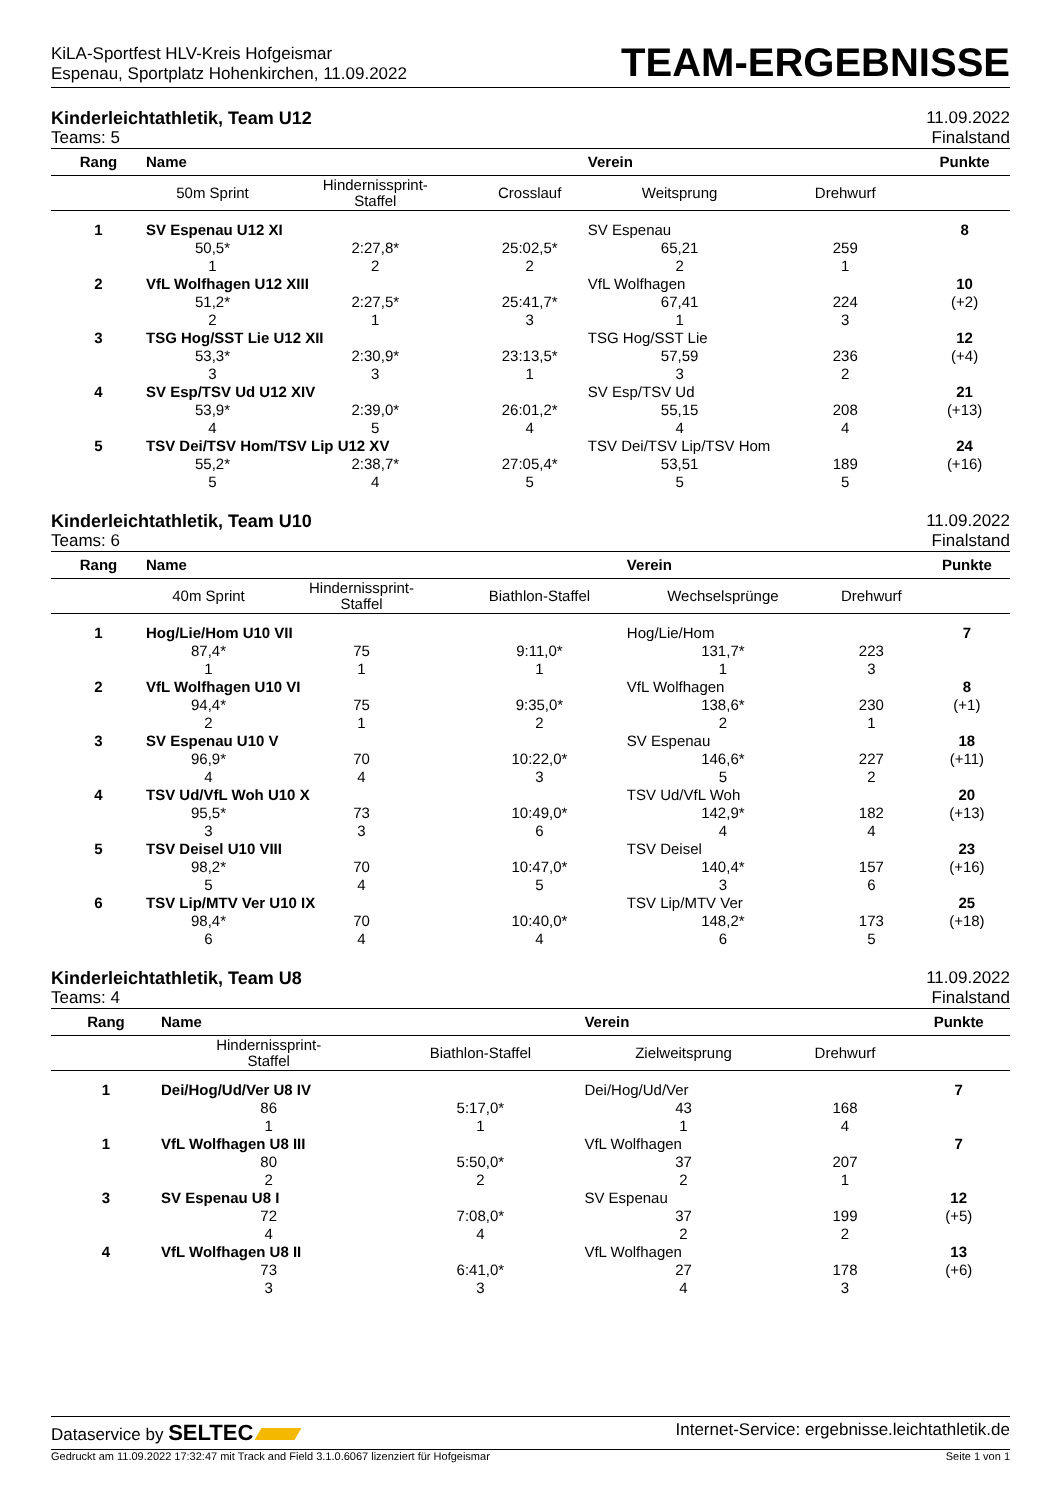KiLA-Sportfest HLV-Kreis Hofgeismar
Espenau, Sportplatz Hohenkirchen, 11.09.2022
TEAM-ERGEBNISSE
Kinderleichtathletik, Team U12 11.09.2022
Teams: 5 Finalstand
| Rang | Name | | | Verein | | Punkte |
| --- | --- | --- | --- | --- | --- | --- |
| | 50m Sprint | Hindernissprint- Staffel | Crosslauf | Weitsprung | Drehwurf | |
| 1 | SV Espenau U12 XI | | | SV Espenau | | 8 |
| | 50,5* | 2:27,8* | 25:02,5* | 65,21 | 259 | |
| | 1 | 2 | 2 | 2 | 1 | |
| 2 | VfL Wolfhagen U12 XIII | | | VfL Wolfhagen | | 10 |
| | 51,2* | 2:27,5* | 25:41,7* | 67,41 | 224 | (+2) |
| | 2 | 1 | 3 | 1 | 3 | |
| 3 | TSG Hog/SST Lie U12 XII | | | TSG Hog/SST Lie | | 12 |
| | 53,3* | 2:30,9* | 23:13,5* | 57,59 | 236 | (+4) |
| | 3 | 3 | 1 | 3 | 2 | |
| 4 | SV Esp/TSV Ud U12 XIV | | | SV Esp/TSV Ud | | 21 |
| | 53,9* | 2:39,0* | 26:01,2* | 55,15 | 208 | (+13) |
| | 4 | 5 | 4 | 4 | 4 | |
| 5 | TSV Dei/TSV Hom/TSV Lip U12 XV | | | TSV Dei/TSV Lip/TSV Hom | | 24 |
| | 55,2* | 2:38,7* | 27:05,4* | 53,51 | 189 | (+16) |
| | 5 | 4 | 5 | 5 | 5 | |
Kinderleichtathletik, Team U10 11.09.2022
Teams: 6 Finalstand
| Rang | Name | | | Verein | | Punkte |
| --- | --- | --- | --- | --- | --- | --- |
| | 40m Sprint | Hindernissprint- Staffel | Biathlon-Staffel | Wechselsprünge | Drehwurf | |
| 1 | Hog/Lie/Hom U10 VII | | | Hog/Lie/Hom | | 7 |
| | 87,4* | 75 | 9:11,0* | 131,7* | 223 | |
| | 1 | 1 | 1 | 1 | 3 | |
| 2 | VfL Wolfhagen U10 VI | | | VfL Wolfhagen | | 8 |
| | 94,4* | 75 | 9:35,0* | 138,6* | 230 | (+1) |
| | 2 | 1 | 2 | 2 | 1 | |
| 3 | SV Espenau U10 V | | | SV Espenau | | 18 |
| | 96,9* | 70 | 10:22,0* | 146,6* | 227 | (+11) |
| | 4 | 4 | 3 | 5 | 2 | |
| 4 | TSV Ud/VfL Woh U10 X | | | TSV Ud/VfL Woh | | 20 |
| | 95,5* | 73 | 10:49,0* | 142,9* | 182 | (+13) |
| | 3 | 3 | 6 | 4 | 4 | |
| 5 | TSV Deisel U10 VIII | | | TSV Deisel | | 23 |
| | 98,2* | 70 | 10:47,0* | 140,4* | 157 | (+16) |
| | 5 | 4 | 5 | 3 | 6 | |
| 6 | TSV Lip/MTV Ver U10 IX | | | TSV Lip/MTV Ver | | 25 |
| | 98,4* | 70 | 10:40,0* | 148,2* | 173 | (+18) |
| | 6 | 4 | 4 | 6 | 5 | |
Kinderleichtathletik, Team U8 11.09.2022
Teams: 4 Finalstand
| Rang | Name | | Verein | | Punkte |
| --- | --- | --- | --- | --- | --- |
| | Hindernissprint- Staffel | Biathlon-Staffel | Zielweitsprung | Drehwurf | |
| 1 | Dei/Hog/Ud/Ver U8 IV | | Dei/Hog/Ud/Ver | | 7 |
| | 86 | 5:17,0* | 43 | 168 | |
| | 1 | 1 | 1 | 4 | |
| 1 | VfL Wolfhagen U8 III | | VfL Wolfhagen | | 7 |
| | 80 | 5:50,0* | 37 | 207 | |
| | 2 | 2 | 2 | 1 | |
| 3 | SV Espenau U8 I | | SV Espenau | | 12 |
| | 72 | 7:08,0* | 37 | 199 | (+5) |
| | 4 | 4 | 2 | 2 | |
| 4 | VfL Wolfhagen U8 II | | VfL Wolfhagen | | 13 |
| | 73 | 6:41,0* | 27 | 178 | (+6) |
| | 3 | 3 | 4 | 3 | |
Dataservice by SELTEC Internet-Service: ergebnisse.leichtathletik.de
Gedruckt am 11.09.2022 17:32:47 mit Track and Field 3.1.0.6067 lizenziert für Hofgeismar Seite 1 von 1